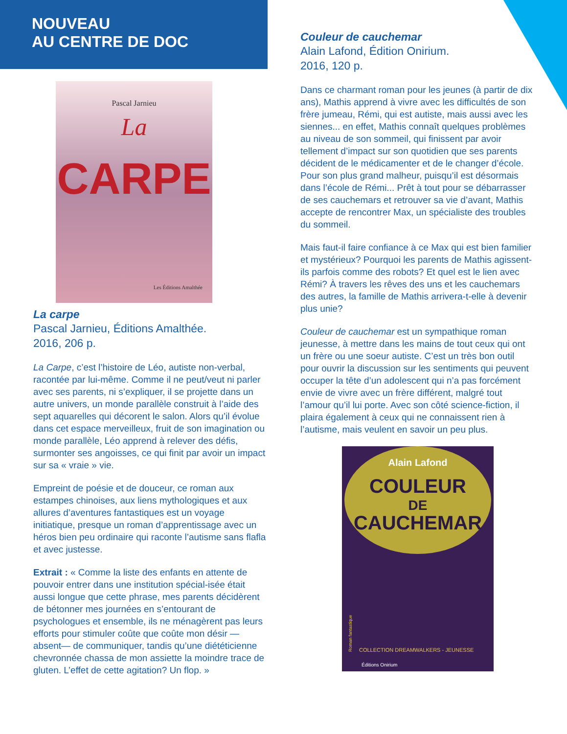NOUVEAU
AU CENTRE DE DOC
Pascal Jarnieu
La
CARPE
Les Éditions Amalthée
La carpe
Pascal Jarnieu, Éditions Amalthée.
2016, 206 p.
La Carpe, c’est l’histoire de Léo, autiste non-verbal, racontée par lui-même. Comme il ne peut/veut ni parler avec ses parents, ni s’expliquer, il se projette dans un autre univers, un monde parallèle construit à l’aide des sept aquarelles qui décorent le salon. Alors qu’il évolue dans cet espace merveilleux, fruit de son imagination ou monde parallèle, Léo apprend à relever des défis, surmonter ses angoisses, ce qui finit par avoir un impact sur sa « vraie » vie.
Empreint de poésie et de douceur, ce roman aux estampes chinoises, aux liens mythologiques et aux allures d’aventures fantastiques est un voyage initiatique, presque un roman d’apprentissage avec un héros bien peu ordinaire qui raconte l’autisme sans flafla et avec justesse.
Extrait : « Comme la liste des enfants en attente de pouvoir entrer dans une institution spécial-isée était aussi longue que cette phrase, mes parents décidèrent de bétonner mes journées en s’entourant de psychologues et ensemble, ils ne ménagèrent pas leurs efforts pour stimuler coûte que coûte mon désir — absent— de communiquer, tandis qu’une diététicienne chevronnée chassa de mon assiette la moindre trace de gluten. L’effet de cette agitation? Un flop. »
Couleur de cauchemar
Alain Lafond, Édition Onirium.
2016, 120 p.
Dans ce charmant roman pour les jeunes (à partir de dix ans), Mathis apprend à vivre avec les difficultés de son frère jumeau, Rémi, qui est autiste, mais aussi avec les siennes... en effet, Mathis connaît quelques problèmes au niveau de son sommeil, qui finissent par avoir tellement d’impact sur son quotidien que ses parents décident de le médicamenter et de le changer d’école. Pour son plus grand malheur, puisqu’il est désormais dans l’école de Rémi... Prêt à tout pour se débarrasser de ses cauchemars et retrouver sa vie d’avant, Mathis accepte de rencontrer Max, un spécialiste des troubles du sommeil.
Mais faut-il faire confiance à ce Max qui est bien familier et mystérieux? Pourquoi les parents de Mathis agissent-ils parfois comme des robots? Et quel est le lien avec Rémi? À travers les rêves des uns et les cauchemars des autres, la famille de Mathis arrivera-t-elle à devenir plus unie?
Couleur de cauchemar est un sympathique roman jeunesse, à mettre dans les mains de tout ceux qui ont un frère ou une soeur autiste. C’est un très bon outil pour ouvrir la discussion sur les sentiments qui peuvent occuper la tête d’un adolescent qui n’a pas forcément envie de vivre avec un frère différent, malgré tout l’amour qu’il lui porte. Avec son côté science-fiction, il plaira également à ceux qui ne connaissent rien à l’autisme, mais veulent en savoir un peu plus.
Alain Lafond
COULEUR
DE
CAUCHEMAR
COLLECTION DREAMWALKERS - JEUNESSE
Roman fantastique
Éditions Onirium